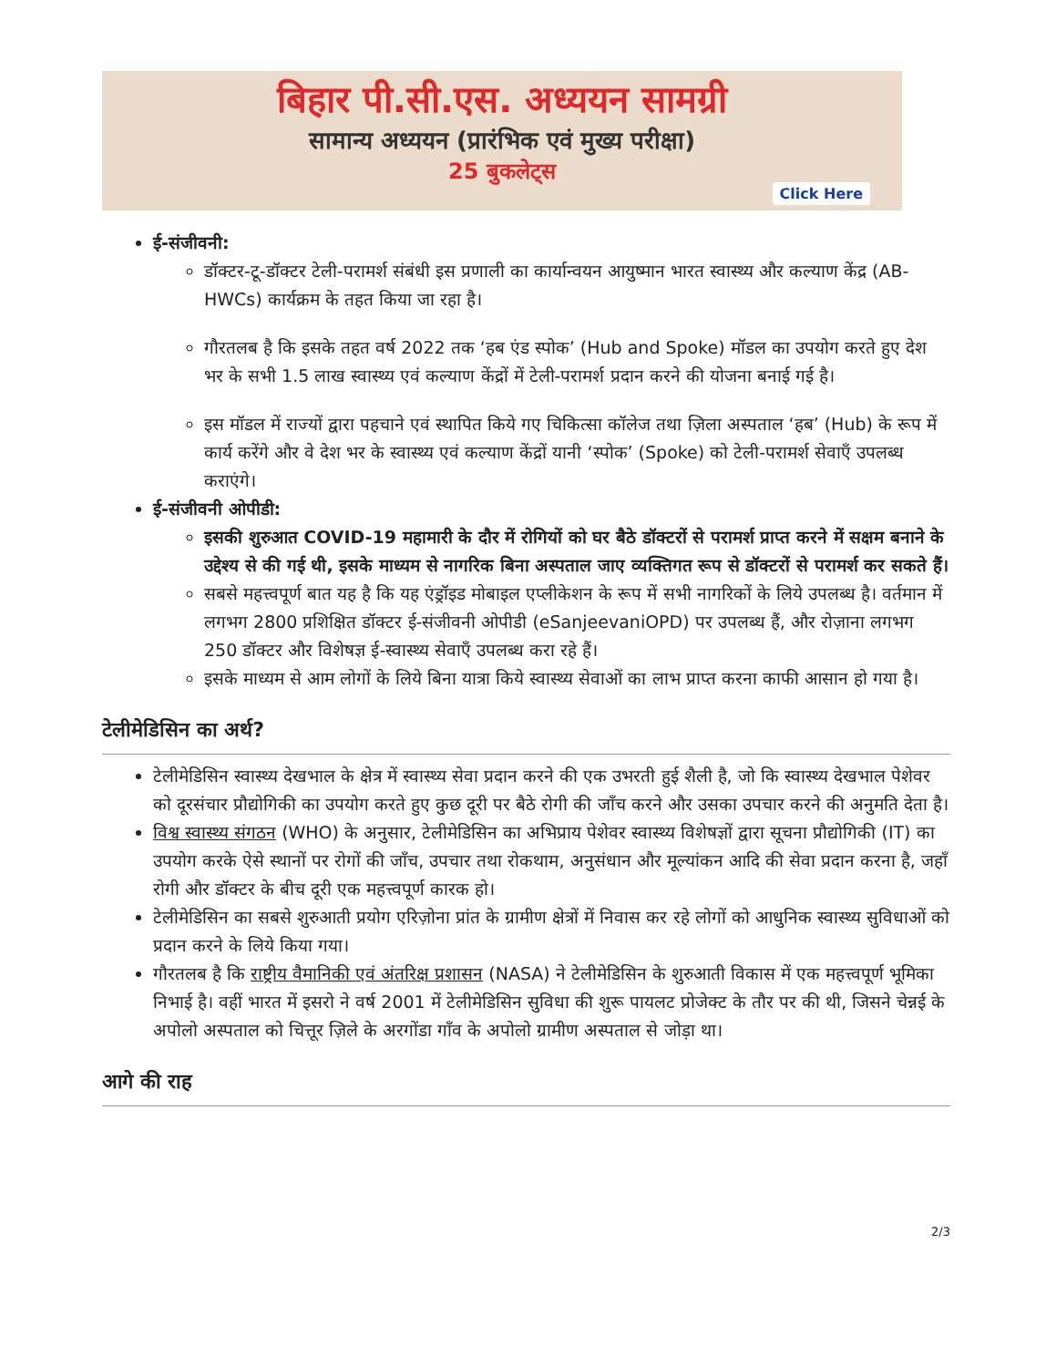बिहार पी.सी.एस. अध्ययन सामग्री
सामान्य अध्ययन (प्रारंभिक एवं मुख्य परीक्षा)
25 बुकलेट्स
Click Here
ई-संजीवनी:
डॉक्टर-टू-डॉक्टर टेली-परामर्श संबंधी इस प्रणाली का कार्यान्वयन आयुष्मान भारत स्वास्थ्य और कल्याण केंद्र (AB-HWCs) कार्यक्रम के तहत किया जा रहा है।
गौरतलब है कि इसके तहत वर्ष 2022 तक ‘हब एंड स्पोक’ (Hub and Spoke) मॉडल का उपयोग करते हुए देश भर के सभी 1.5 लाख स्वास्थ्य एवं कल्याण केंद्रों में टेली-परामर्श प्रदान करने की योजना बनाई गई है।
इस मॉडल में राज्यों द्वारा पहचाने एवं स्थापित किये गए चिकित्सा कॉलेज तथा ज़िला अस्पताल ‘हब’ (Hub) के रूप में कार्य करेंगे और वे देश भर के स्वास्थ्य एवं कल्याण केंद्रों यानी ‘स्पोक’ (Spoke) को टेली-परामर्श सेवाएँ उपलब्ध कराएंगे।
ई-संजीवनी ओपीडी:
इसकी शुरुआत COVID-19 महामारी के दौर में रोगियों को घर बैठे डॉक्टरों से परामर्श प्राप्त करने में सक्षम बनाने के उद्देश्य से की गई थी, इसके माध्यम से नागरिक बिना अस्पताल जाए व्यक्तिगत रूप से डॉक्टरों से परामर्श कर सकते हैं।
सबसे महत्त्वपूर्ण बात यह है कि यह एंड्रॉइड मोबाइल एप्लीकेशन के रूप में सभी नागरिकों के लिये उपलब्ध है। वर्तमान में लगभग 2800 प्रशिक्षित डॉक्टर ई-संजीवनी ओपीडी (eSanjeevaniOPD) पर उपलब्ध हैं, और रोज़ाना लगभग 250 डॉक्टर और विशेषज्ञ ई-स्वास्थ्य सेवाएँ उपलब्ध करा रहे हैं।
इसके माध्यम से आम लोगों के लिये बिना यात्रा किये स्वास्थ्य सेवाओं का लाभ प्राप्त करना काफी आसान हो गया है।
टेलीमेडिसिन का अर्थ?
टेलीमेडिसिन स्वास्थ्य देखभाल के क्षेत्र में स्वास्थ्य सेवा प्रदान करने की एक उभरती हुई शैली है, जो कि स्वास्थ्य देखभाल पेशेवर को दूरसंचार प्रौद्योगिकी का उपयोग करते हुए कुछ दूरी पर बैठे रोगी की जाँच करने और उसका उपचार करने की अनुमति देता है।
विश्व स्वास्थ्य संगठन (WHO) के अनुसार, टेलीमेडिसिन का अभिप्राय पेशेवर स्वास्थ्य विशेषज्ञों द्वारा सूचना प्रौद्योगिकी (IT) का उपयोग करके ऐसे स्थानों पर रोगों की जाँच, उपचार तथा रोकथाम, अनुसंधान और मूल्यांकन आदि की सेवा प्रदान करना है, जहाँ रोगी और डॉक्टर के बीच दूरी एक महत्त्वपूर्ण कारक हो।
टेलीमेडिसिन का सबसे शुरुआती प्रयोग एरिज़ोना प्रांत के ग्रामीण क्षेत्रों में निवास कर रहे लोगों को आधुनिक स्वास्थ्य सुविधाओं को प्रदान करने के लिये किया गया।
गौरतलब है कि राष्ट्रीय वैमानिकी एवं अंतरिक्ष प्रशासन (NASA) ने टेलीमेडिसिन के शुरुआती विकास में एक महत्त्वपूर्ण भूमिका निभाई है। वहीं भारत में इसरो ने वर्ष 2001 में टेलीमेडिसिन सुविधा की शुरू पायलट प्रोजेक्ट के तौर पर की थी, जिसने चेन्नई के अपोलो अस्पताल को चित्तूर ज़िले के अरगोंडा गाँव के अपोलो ग्रामीण अस्पताल से जोड़ा था।
आगे की राह
2/3